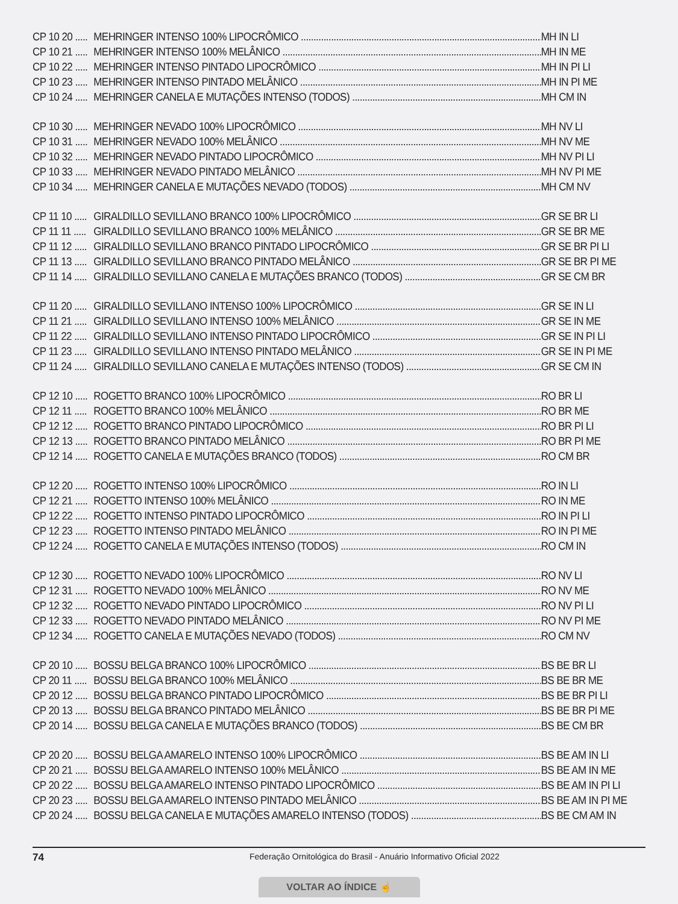CP 10 20 ..... MEHRINGER INTENSO 100% LIPOCRÔMICO MH IN LI
CP 10 21 ..... MEHRINGER INTENSO 100% MELÂNICO MH IN ME
CP 10 22 ..... MEHRINGER INTENSO PINTADO LIPOCRÔMICO MH IN PI LI
CP 10 23 ..... MEHRINGER INTENSO PINTADO MELÂNICO MH IN PI ME
CP 10 24 ..... MEHRINGER CANELA E MUTAÇÕES INTENSO (TODOS) MH CM IN
CP 10 30 ..... MEHRINGER NEVADO 100% LIPOCRÔMICO MH NV LI
CP 10 31 ..... MEHRINGER NEVADO 100% MELÂNICO MH NV ME
CP 10 32 ..... MEHRINGER NEVADO PINTADO LIPOCRÔMICO MH NV PI LI
CP 10 33 ..... MEHRINGER NEVADO PINTADO MELÂNICO MH NV PI ME
CP 10 34 ..... MEHRINGER CANELA E MUTAÇÕES NEVADO (TODOS) MH CM NV
CP 11 10 ..... GIRALDILLO SEVILLANO BRANCO 100% LIPOCRÔMICO GR SE BR LI
CP 11 11 ..... GIRALDILLO SEVILLANO BRANCO 100% MELÂNICO GR SE BR ME
CP 11 12 ..... GIRALDILLO SEVILLANO BRANCO PINTADO LIPOCRÔMICO GR SE BR PI LI
CP 11 13 ..... GIRALDILLO SEVILLANO BRANCO PINTADO MELÂNICO GR SE BR PI ME
CP 11 14 ..... GIRALDILLO SEVILLANO CANELA E MUTAÇÕES BRANCO (TODOS) GR SE CM BR
CP 11 20 ..... GIRALDILLO SEVILLANO INTENSO 100% LIPOCRÔMICO GR SE IN LI
CP 11 21 ..... GIRALDILLO SEVILLANO INTENSO 100% MELÂNICO GR SE IN ME
CP 11 22 ..... GIRALDILLO SEVILLANO INTENSO PINTADO LIPOCRÔMICO GR SE IN PI LI
CP 11 23 ..... GIRALDILLO SEVILLANO INTENSO PINTADO MELÂNICO GR SE IN PI ME
CP 11 24 ..... GIRALDILLO SEVILLANO CANELA E MUTAÇÕES INTENSO (TODOS) GR SE CM IN
CP 12 10 ..... ROGETTO BRANCO 100% LIPOCRÔMICO RO BR LI
CP 12 11 ..... ROGETTO BRANCO 100% MELÂNICO RO BR ME
CP 12 12 ..... ROGETTO BRANCO PINTADO LIPOCRÔMICO RO BR PI LI
CP 12 13 ..... ROGETTO BRANCO PINTADO MELÂNICO RO BR PI ME
CP 12 14 ..... ROGETTO CANELA E MUTAÇÕES BRANCO (TODOS) RO CM BR
CP 12 20 ..... ROGETTO INTENSO 100% LIPOCRÔMICO RO IN LI
CP 12 21 ..... ROGETTO INTENSO 100% MELÂNICO RO IN ME
CP 12 22 ..... ROGETTO INTENSO PINTADO LIPOCRÔMICO RO IN PI LI
CP 12 23 ..... ROGETTO INTENSO PINTADO MELÂNICO RO IN PI ME
CP 12 24 ..... ROGETTO CANELA E MUTAÇÕES INTENSO (TODOS) RO CM IN
CP 12 30 ..... ROGETTO NEVADO 100% LIPOCRÔMICO RO NV LI
CP 12 31 ..... ROGETTO NEVADO 100% MELÂNICO RO NV ME
CP 12 32 ..... ROGETTO NEVADO PINTADO LIPOCRÔMICO RO NV PI LI
CP 12 33 ..... ROGETTO NEVADO PINTADO MELÂNICO RO NV PI ME
CP 12 34 ..... ROGETTO CANELA E MUTAÇÕES NEVADO (TODOS) RO CM NV
CP 20 10 ..... BOSSU BELGA BRANCO 100% LIPOCRÔMICO BS BE BR LI
CP 20 11 ..... BOSSU BELGA BRANCO 100% MELÂNICO BS BE BR ME
CP 20 12 ..... BOSSU BELGA BRANCO PINTADO LIPOCRÔMICO BS BE BR PI LI
CP 20 13 ..... BOSSU BELGA BRANCO PINTADO MELÂNICO BS BE BR PI ME
CP 20 14 ..... BOSSU BELGA CANELA E MUTAÇÕES BRANCO (TODOS) BS BE CM BR
CP 20 20 ..... BOSSU BELGA AMARELO INTENSO 100% LIPOCRÔMICO BS BE AM IN LI
CP 20 21 ..... BOSSU BELGA AMARELO INTENSO 100% MELÂNICO BS BE AM IN ME
CP 20 22 ..... BOSSU BELGA AMARELO INTENSO PINTADO LIPOCRÔMICO BS BE AM IN PI LI
CP 20 23 ..... BOSSU BELGA AMARELO INTENSO PINTADO MELÂNICO BS BE AM IN PI ME
CP 20 24 ..... BOSSU BELGA CANELA E MUTAÇÕES AMARELO INTENSO (TODOS) BS BE CM AM IN
74 Federação Ornitológica do Brasil - Anuário Informativo Oficial 2022
VOLTAR AO ÍNDICE ☝